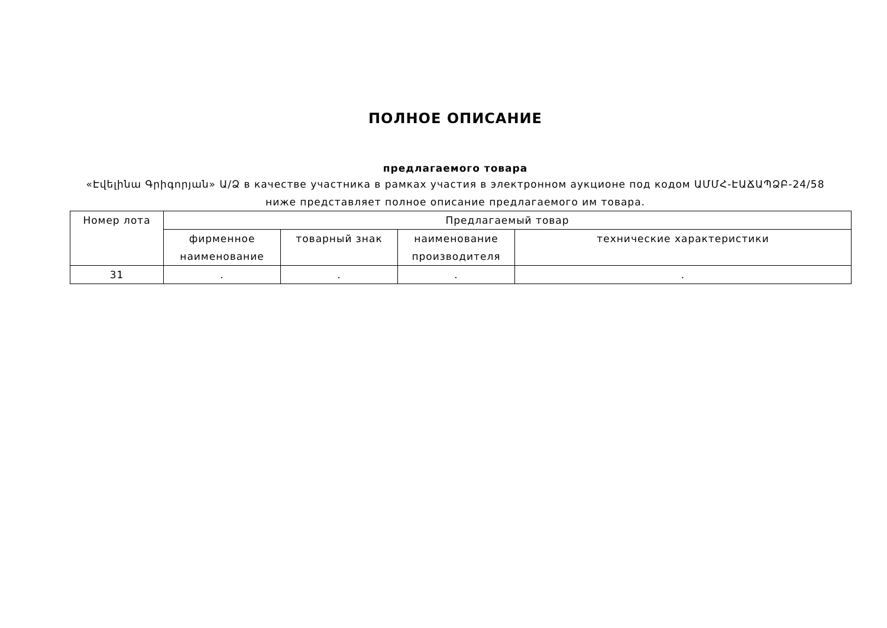ПОЛНОЕ ОПИСАНИЕ
предлагаемого товара
«Էվելինա Գրիգորյան» Ա/Ձ в качестве участника в рамках участия в электронном аукционе под кодом ԱՄՄՀ-ԷԱՃԱՊՁԲ-24/58
ниже представляет полное описание предлагаемого им товара.
| Номер лота | Предлагаемый товар | | | |
| --- | --- | --- | --- | --- |
| | фирменное наименование | товарный знак | наименование производителя | технические характеристики |
| 31 | . | . | . | . |